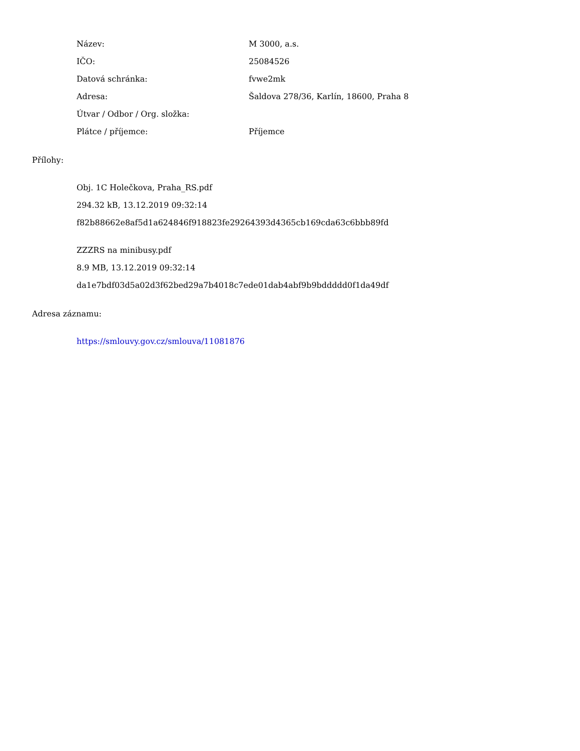| Název: | M 3000, a.s. |
| IČO: | 25084526 |
| Datová schránka: | fvwe2mk |
| Adresa: | Šaldova 278/36, Karlín, 18600, Praha 8 |
| Útvar / Odbor / Org. složka: | |
| Plátce / příjemce: | Příjemce |
Přílohy:
Obj. 1C Holečkova, Praha_RS.pdf
294.32 kB, 13.12.2019 09:32:14
f82b88662e8af5d1a624846f918823fe29264393d4365cb169cda63c6bbb89fd
ZZZRS na minibusy.pdf
8.9 MB, 13.12.2019 09:32:14
da1e7bdf03d5a02d3f62bed29a7b4018c7ede01dab4abf9b9bddddd0f1da49df
Adresa záznamu:
https://smlouvy.gov.cz/smlouva/11081876